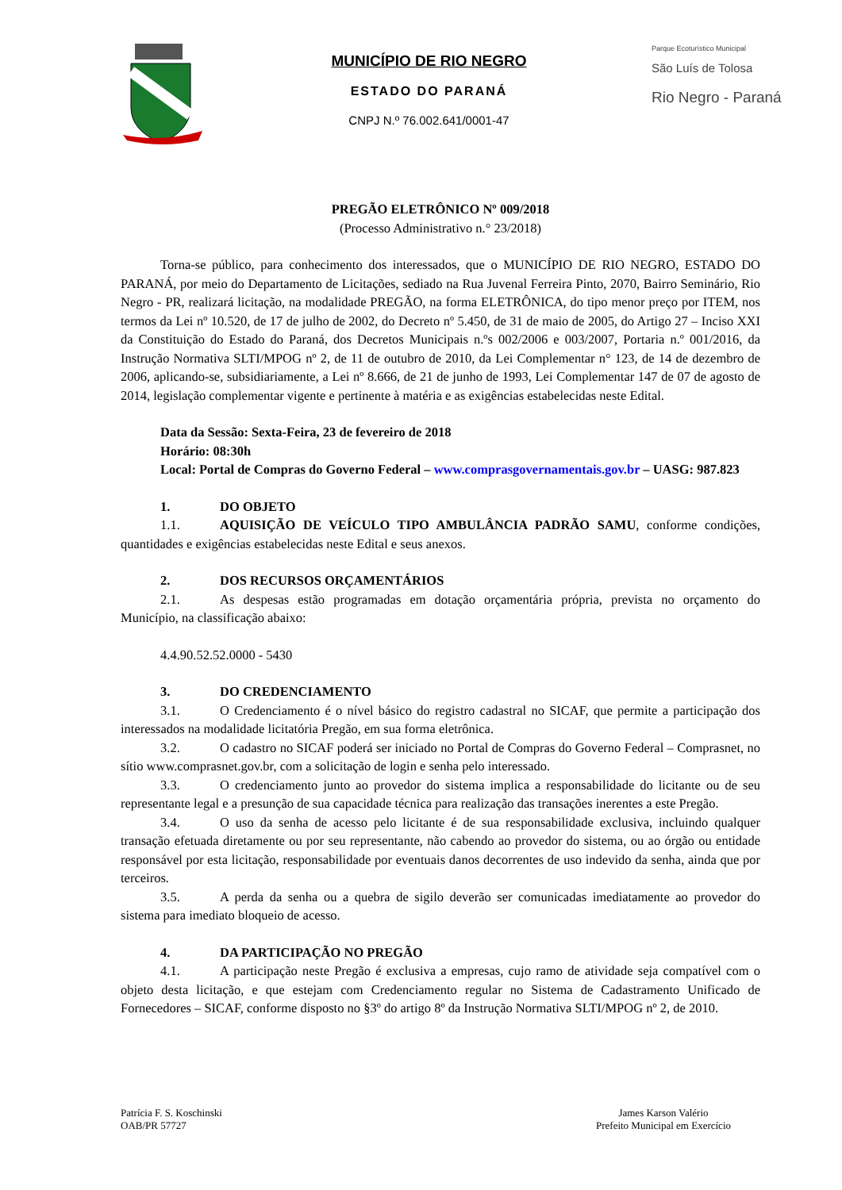MUNICÍPIO DE RIO NEGRO
ESTADO DO PARANÁ
CNPJ N.º 76.002.641/0001-47
Parque Ecoturístico Municipal
São Luís de Tolosa
Rio Negro - Paraná
PREGÃO ELETRÔNICO Nº 009/2018
(Processo Administrativo n.° 23/2018)
Torna-se público, para conhecimento dos interessados, que o MUNICÍPIO DE RIO NEGRO, ESTADO DO PARANÁ, por meio do Departamento de Licitações, sediado na Rua Juvenal Ferreira Pinto, 2070, Bairro Seminário, Rio Negro - PR, realizará licitação, na modalidade PREGÃO, na forma ELETRÔNICA, do tipo menor preço por ITEM, nos termos da Lei nº 10.520, de 17 de julho de 2002, do Decreto nº 5.450, de 31 de maio de 2005, do Artigo 27 – Inciso XXI da Constituição do Estado do Paraná, dos Decretos Municipais n.ºs 002/2006 e 003/2007, Portaria n.º 001/2016, da Instrução Normativa SLTI/MPOG nº 2, de 11 de outubro de 2010, da Lei Complementar n° 123, de 14 de dezembro de 2006, aplicando-se, subsidiariamente, a Lei nº 8.666, de 21 de junho de 1993, Lei Complementar 147 de 07 de agosto de 2014, legislação complementar vigente e pertinente à matéria e as exigências estabelecidas neste Edital.
Data da Sessão: Sexta-Feira, 23 de fevereiro de 2018
Horário: 08:30h
Local: Portal de Compras do Governo Federal – www.comprasgovernamentais.gov.br – UASG: 987.823
1. DO OBJETO
1.1. AQUISIÇÃO DE VEÍCULO TIPO AMBULÂNCIA PADRÃO SAMU, conforme condições, quantidades e exigências estabelecidas neste Edital e seus anexos.
2. DOS RECURSOS ORÇAMENTÁRIOS
2.1. As despesas estão programadas em dotação orçamentária própria, prevista no orçamento do Município, na classificação abaixo:
4.4.90.52.52.0000 - 5430
3. DO CREDENCIAMENTO
3.1. O Credenciamento é o nível básico do registro cadastral no SICAF, que permite a participação dos interessados na modalidade licitatória Pregão, em sua forma eletrônica.
3.2. O cadastro no SICAF poderá ser iniciado no Portal de Compras do Governo Federal – Comprasnet, no sítio www.comprasnet.gov.br, com a solicitação de login e senha pelo interessado.
3.3. O credenciamento junto ao provedor do sistema implica a responsabilidade do licitante ou de seu representante legal e a presunção de sua capacidade técnica para realização das transações inerentes a este Pregão.
3.4. O uso da senha de acesso pelo licitante é de sua responsabilidade exclusiva, incluindo qualquer transação efetuada diretamente ou por seu representante, não cabendo ao provedor do sistema, ou ao órgão ou entidade responsável por esta licitação, responsabilidade por eventuais danos decorrentes de uso indevido da senha, ainda que por terceiros.
3.5. A perda da senha ou a quebra de sigilo deverão ser comunicadas imediatamente ao provedor do sistema para imediato bloqueio de acesso.
4. DA PARTICIPAÇÃO NO PREGÃO
4.1. A participação neste Pregão é exclusiva a empresas, cujo ramo de atividade seja compatível com o objeto desta licitação, e que estejam com Credenciamento regular no Sistema de Cadastramento Unificado de Fornecedores – SICAF, conforme disposto no §3º do artigo 8º da Instrução Normativa SLTI/MPOG nº 2, de 2010.
Patrícia F. S. Koschinski
OAB/PR 57727
James Karson Valério
Prefeito Municipal em Exercício